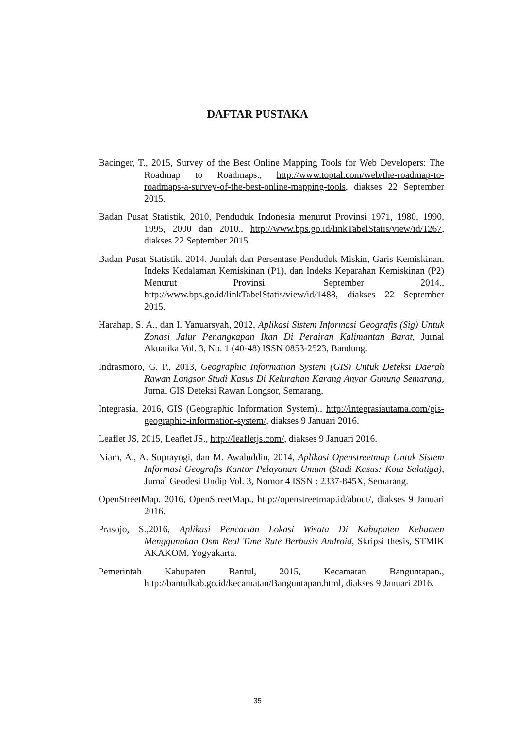DAFTAR PUSTAKA
Bacinger, T., 2015, Survey of the Best Online Mapping Tools for Web Developers: The Roadmap to Roadmaps., http://www.toptal.com/web/the-roadmap-to-roadmaps-a-survey-of-the-best-online-mapping-tools, diakses 22 September 2015.
Badan Pusat Statistik, 2010, Penduduk Indonesia menurut Provinsi 1971, 1980, 1990, 1995, 2000 dan 2010., http://www.bps.go.id/linkTabelStatis/view/id/1267, diakses 22 September 2015.
Badan Pusat Statistik. 2014. Jumlah dan Persentase Penduduk Miskin, Garis Kemiskinan, Indeks Kedalaman Kemiskinan (P1), dan Indeks Keparahan Kemiskinan (P2) Menurut Provinsi, September 2014., http://www.bps.go.id/linkTabelStatis/view/id/1488, diakses 22 September 2015.
Harahap, S. A., dan I. Yanuarsyah, 2012, Aplikasi Sistem Informasi Geografis (Sig) Untuk Zonasi Jalur Penangkapan Ikan Di Perairan Kalimantan Barat, Jurnal Akuatika Vol. 3, No. 1 (40-48) ISSN 0853-2523, Bandung.
Indrasmoro, G. P., 2013, Geographic Information System (GIS) Untuk Deteksi Daerah Rawan Longsor Studi Kasus Di Kelurahan Karang Anyar Gunung Semarang, Jurnal GIS Deteksi Rawan Longsor, Semarang.
Integrasia, 2016, GIS (Geographic Information System)., http://integrasiautama.com/gis-geographic-information-system/, diakses 9 Januari 2016.
Leaflet JS, 2015, Leaflet JS., http://leafletjs.com/, diakses 9 Januari 2016.
Niam, A., A. Suprayogi, dan M. Awaluddin, 2014, Aplikasi Openstreetmap Untuk Sistem Informasi Geografis Kantor Pelayanan Umum (Studi Kasus: Kota Salatiga), Jurnal Geodesi Undip Vol. 3, Nomor 4 ISSN : 2337-845X, Semarang.
OpenStreetMap, 2016, OpenStreetMap., http://openstreetmap.id/about/, diakses 9 Januari 2016.
Prasojo, S.,2016, Aplikasi Pencarian Lokasi Wisata Di Kabupaten Kebumen Menggunakan Osm Real Time Rute Berbasis Android, Skripsi thesis, STMIK AKAKOM, Yogyakarta.
Pemerintah Kabupaten Bantul, 2015, Kecamatan Banguntapan., http://bantulkab.go.id/kecamatan/Banguntapan.html, diakses 9 Januari 2016.
35